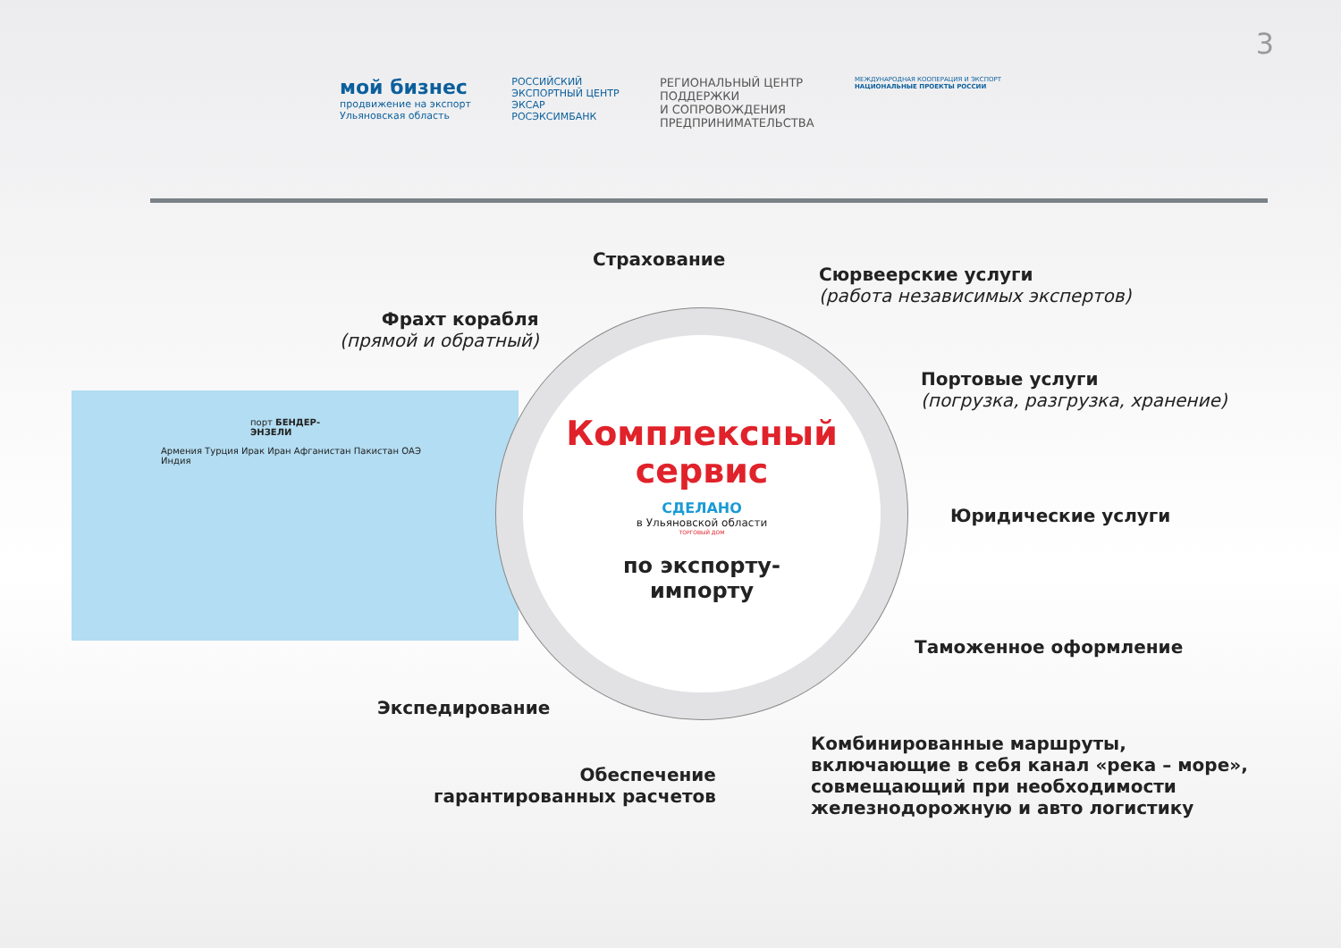3
мой бизнес
продвижение на экспорт
Ульяновская область
РОССИЙСКИЙ
ЭКСПОРТНЫЙ ЦЕНТР
ЭКСАР
РОСЭКСИМБАНК
РЕГИОНАЛЬНЫЙ ЦЕНТР
ПОДДЕРЖКИ
И СОПРОВОЖДЕНИЯ
ПРЕДПРИНИМАТЕЛЬСТВА
МЕЖДУНАРОДНАЯ КООПЕРАЦИЯ И ЭКСПОРТ
НАЦИОНАЛЬНЫЕ ПРОЕКТЫ РОССИИ
порт БЕНДЕР-ЭНЗЕЛИ
Армения Турция Ирак Иран Афганистан Пакистан ОАЭ Индия
Комплексный
сервис
СДЕЛАНО
в Ульяновской области
ТОРГОВЫЙ ДОМ
по экспорту-
импорту
Страхование
Сюрвеерские услуги
(работа независимых экспертов)
Фрахт корабля
(прямой и обратный)
Портовые услуги
(погрузка, разгрузка, хранение)
Юридические услуги
Таможенное оформление
Экспедирование
Обеспечение
гарантированных расчетов
Комбинированные маршруты,
включающие в себя канал «река – море»,
совмещающий при необходимости
железнодорожную и авто логистику